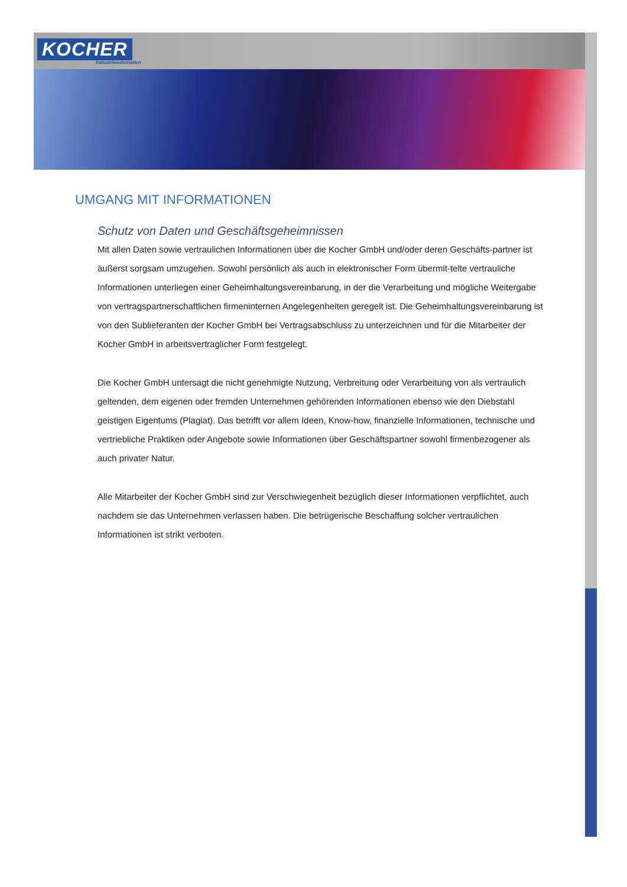KOCHER
Industrieautomation
UMGANG MIT INFORMATIONEN
Schutz von Daten und Geschäftsgeheimnissen
Mit allen Daten sowie vertraulichen Informationen über die Kocher GmbH und/oder deren Geschäfts-partner ist äußerst sorgsam umzugehen. Sowohl persönlich als auch in elektronischer Form übermit-telte vertrauliche Informationen unterliegen einer Geheimhaltungsvereinbarung, in der die Verarbeitung und mögliche Weitergabe von vertragspartnerschaftlichen firmeninternen Angelegenheiten geregelt ist. Die Geheimhaltungsvereinbarung ist von den Sublieferanten der Kocher GmbH bei Vertragsabschluss zu unterzeichnen und für die Mitarbeiter der Kocher GmbH in arbeitsvertraglicher Form festgelegt.
Die Kocher GmbH untersagt die nicht genehmigte Nutzung, Verbreitung oder Verarbeitung von als vertraulich geltenden, dem eigenen oder fremden Unternehmen gehörenden Informationen ebenso wie den Diebstahl geistigen Eigentums (Plagiat). Das betrifft vor allem Ideen, Know-how, finanzielle Informationen, technische und vertriebliche Praktiken oder Angebote sowie Informationen über Geschäftspartner sowohl firmenbezogener als auch privater Natur.
Alle Mitarbeiter der Kocher GmbH sind zur Verschwiegenheit bezüglich dieser Informationen verpflichtet, auch nachdem sie das Unternehmen verlassen haben. Die betrügerische Beschaffung solcher vertraulichen Informationen ist strikt verboten.